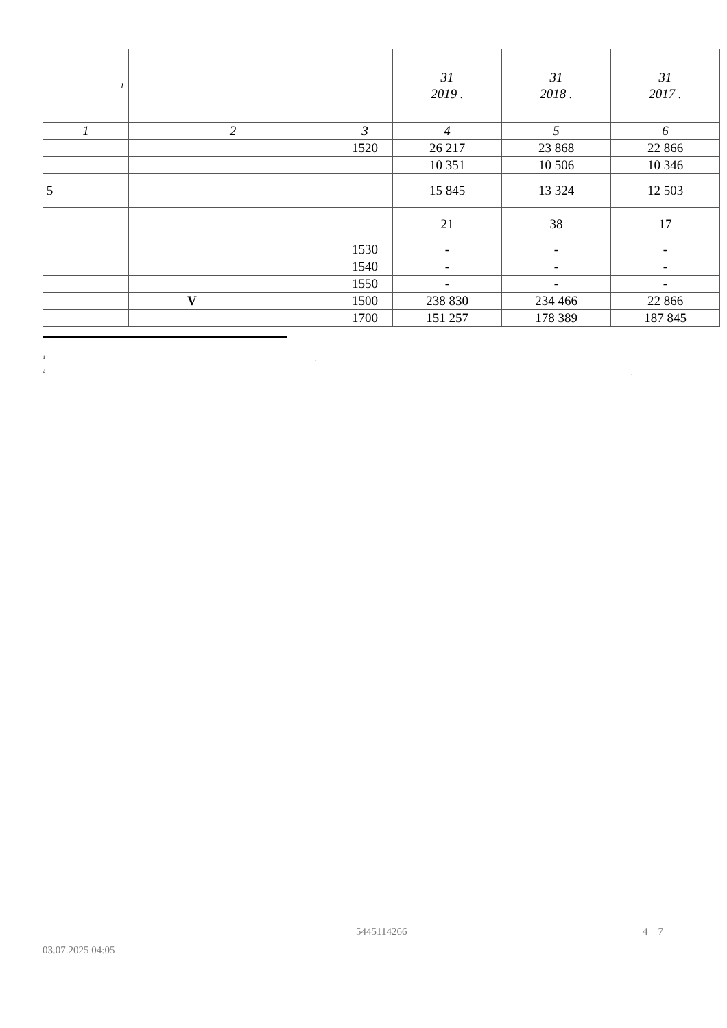| 1 | | | 31 2019 . | 31 2018 . | 31 2017 . |
| --- | --- | --- | --- | --- | --- |
| 1 | 2 | 3 | 4 | 5 | 6 |
| | | 1520 | 26 217 | 23 868 | 22 866 |
| | | | 10 351 | 10 506 | 10 346 |
| 5 | | | 15 845 | 13 324 | 12 503 |
| | | | 21 | 38 | 17 |
| | | 1530 | - | - | - |
| | | 1540 | - | - | - |
| | | 1550 | - | - | - |
| | V | 1500 | 238 830 | 234 466 | 22 866 |
| | | 1700 | 151 257 | 178 389 | 187 845 |
<sup>1</sup> .
<sup>2</sup> .
5445114266 4 7
03.07.2025 04:05